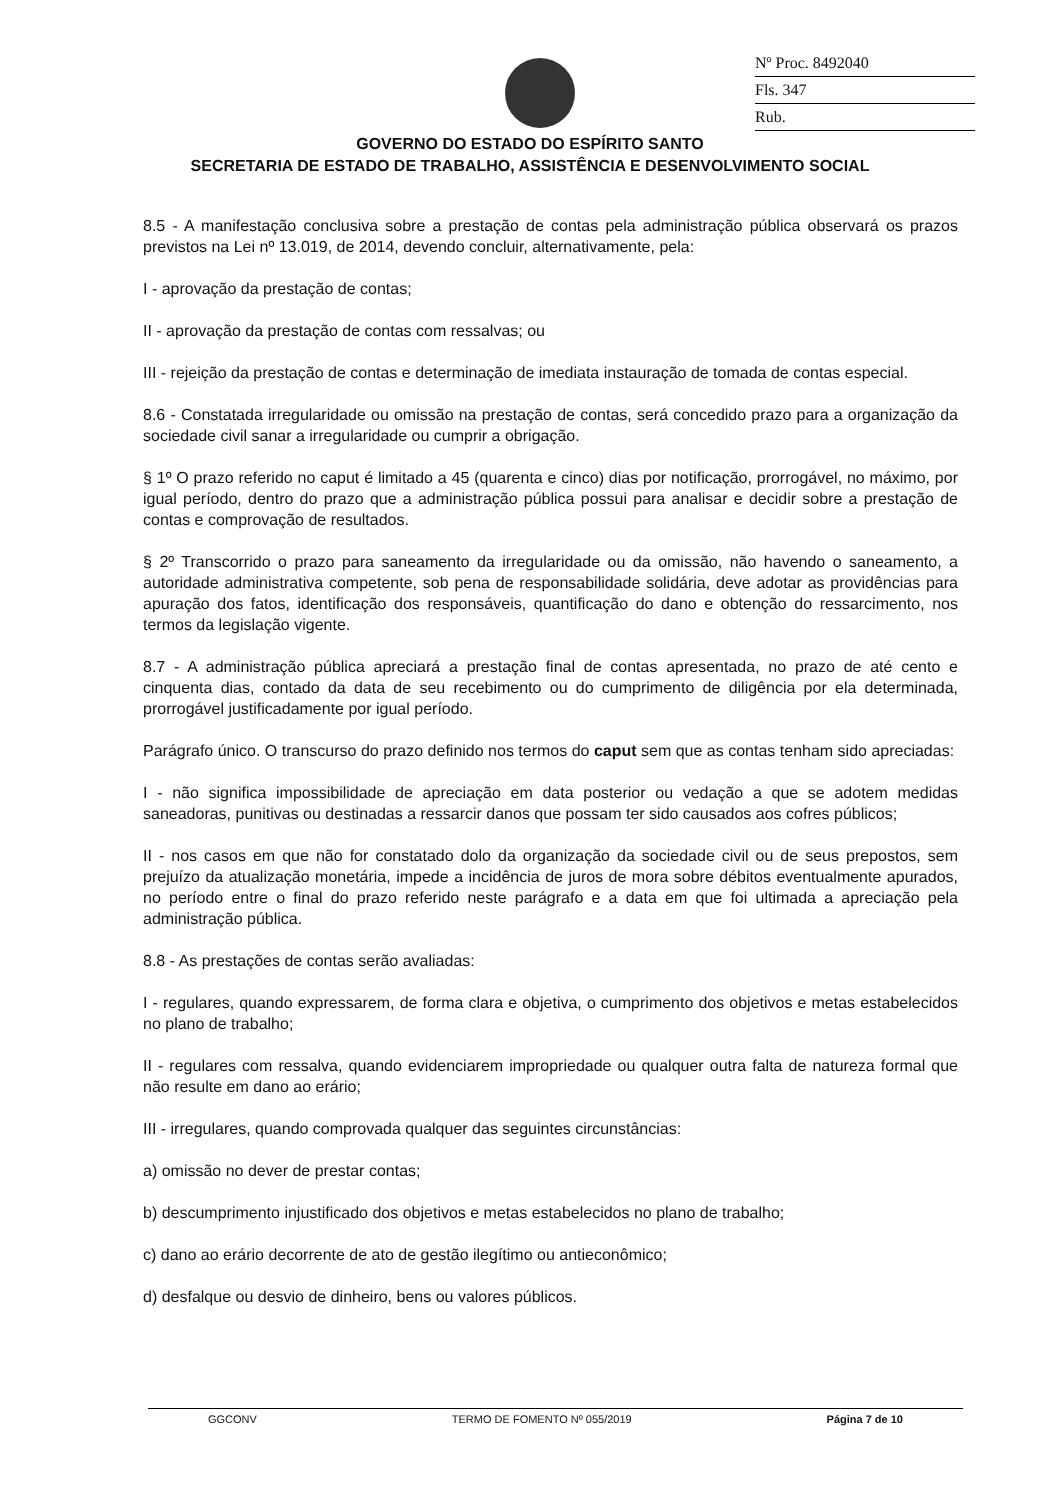Nº Proc. 8492040
Fls. 347
Rub.
GOVERNO DO ESTADO DO ESPÍRITO SANTO
SECRETARIA DE ESTADO DE TRABALHO, ASSISTÊNCIA E DESENVOLVIMENTO SOCIAL
8.5 - A manifestação conclusiva sobre a prestação de contas pela administração pública observará os prazos previstos na Lei nº 13.019, de 2014, devendo concluir, alternativamente, pela:
I - aprovação da prestação de contas;
II - aprovação da prestação de contas com ressalvas; ou
III - rejeição da prestação de contas e determinação de imediata instauração de tomada de contas especial.
8.6 - Constatada irregularidade ou omissão na prestação de contas, será concedido prazo para a organização da sociedade civil sanar a irregularidade ou cumprir a obrigação.
§ 1º O prazo referido no caput é limitado a 45 (quarenta e cinco) dias por notificação, prorrogável, no máximo, por igual período, dentro do prazo que a administração pública possui para analisar e decidir sobre a prestação de contas e comprovação de resultados.
§ 2º Transcorrido o prazo para saneamento da irregularidade ou da omissão, não havendo o saneamento, a autoridade administrativa competente, sob pena de responsabilidade solidária, deve adotar as providências para apuração dos fatos, identificação dos responsáveis, quantificação do dano e obtenção do ressarcimento, nos termos da legislação vigente.
8.7 - A administração pública apreciará a prestação final de contas apresentada, no prazo de até cento e cinquenta dias, contado da data de seu recebimento ou do cumprimento de diligência por ela determinada, prorrogável justificadamente por igual período.
Parágrafo único. O transcurso do prazo definido nos termos do caput sem que as contas tenham sido apreciadas:
I - não significa impossibilidade de apreciação em data posterior ou vedação a que se adotem medidas saneadoras, punitivas ou destinadas a ressarcir danos que possam ter sido causados aos cofres públicos;
II - nos casos em que não for constatado dolo da organização da sociedade civil ou de seus prepostos, sem prejuízo da atualização monetária, impede a incidência de juros de mora sobre débitos eventualmente apurados, no período entre o final do prazo referido neste parágrafo e a data em que foi ultimada a apreciação pela administração pública.
8.8 - As prestações de contas serão avaliadas:
I - regulares, quando expressarem, de forma clara e objetiva, o cumprimento dos objetivos e metas estabelecidos no plano de trabalho;
II - regulares com ressalva, quando evidenciarem impropriedade ou qualquer outra falta de natureza formal que não resulte em dano ao erário;
III - irregulares, quando comprovada qualquer das seguintes circunstâncias:
a) omissão no dever de prestar contas;
b) descumprimento injustificado dos objetivos e metas estabelecidos no plano de trabalho;
c) dano ao erário decorrente de ato de gestão ilegítimo ou antieconômico;
d) desfalque ou desvio de dinheiro, bens ou valores públicos.
GGCONV TERMO DE FOMENTO Nº 055/2019 Página 7 de 10